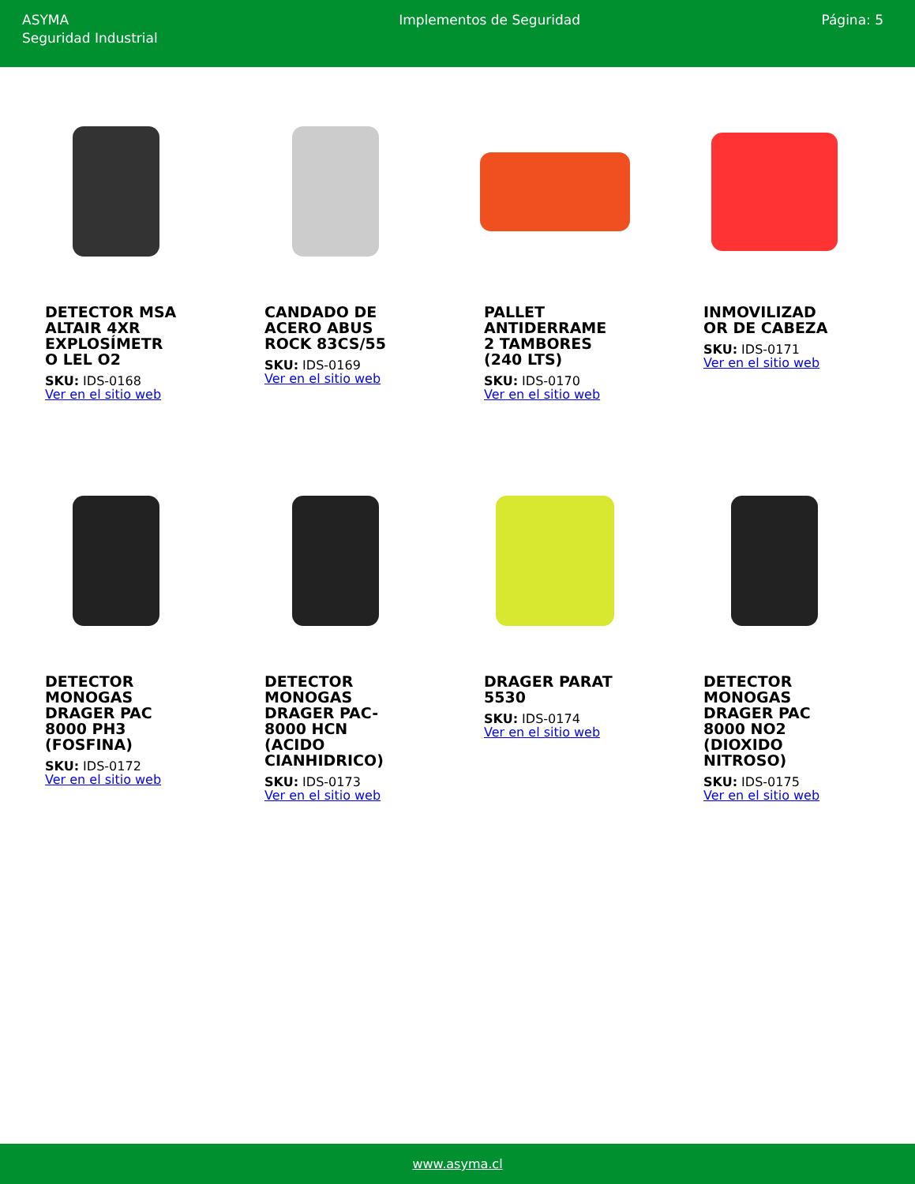ASYMA
Seguridad Industrial
Implementos de Seguridad Página: 5
DETECTOR MSA ALTAIR 4XR EXPLOSÍMETR O LEL O2
SKU: IDS-0168
Ver en el sitio web
CANDADO DE ACERO ABUS ROCK 83CS/55
SKU: IDS-0169
Ver en el sitio web
PALLET ANTIDERRAME 2 TAMBORES (240 LTS)
SKU: IDS-0170
Ver en el sitio web
INMOVILIZAD OR DE CABEZA
SKU: IDS-0171
Ver en el sitio web
DETECTOR MONOGAS DRAGER PAC 8000 PH3 (FOSFINA)
SKU: IDS-0172
Ver en el sitio web
DETECTOR MONOGAS DRAGER PAC-8000 HCN (ACIDO CIANHIDRICO)
SKU: IDS-0173
Ver en el sitio web
DRAGER PARAT 5530
SKU: IDS-0174
Ver en el sitio web
DETECTOR MONOGAS DRAGER PAC 8000 NO2 (DIOXIDO NITROSO)
SKU: IDS-0175
Ver en el sitio web
www.asyma.cl